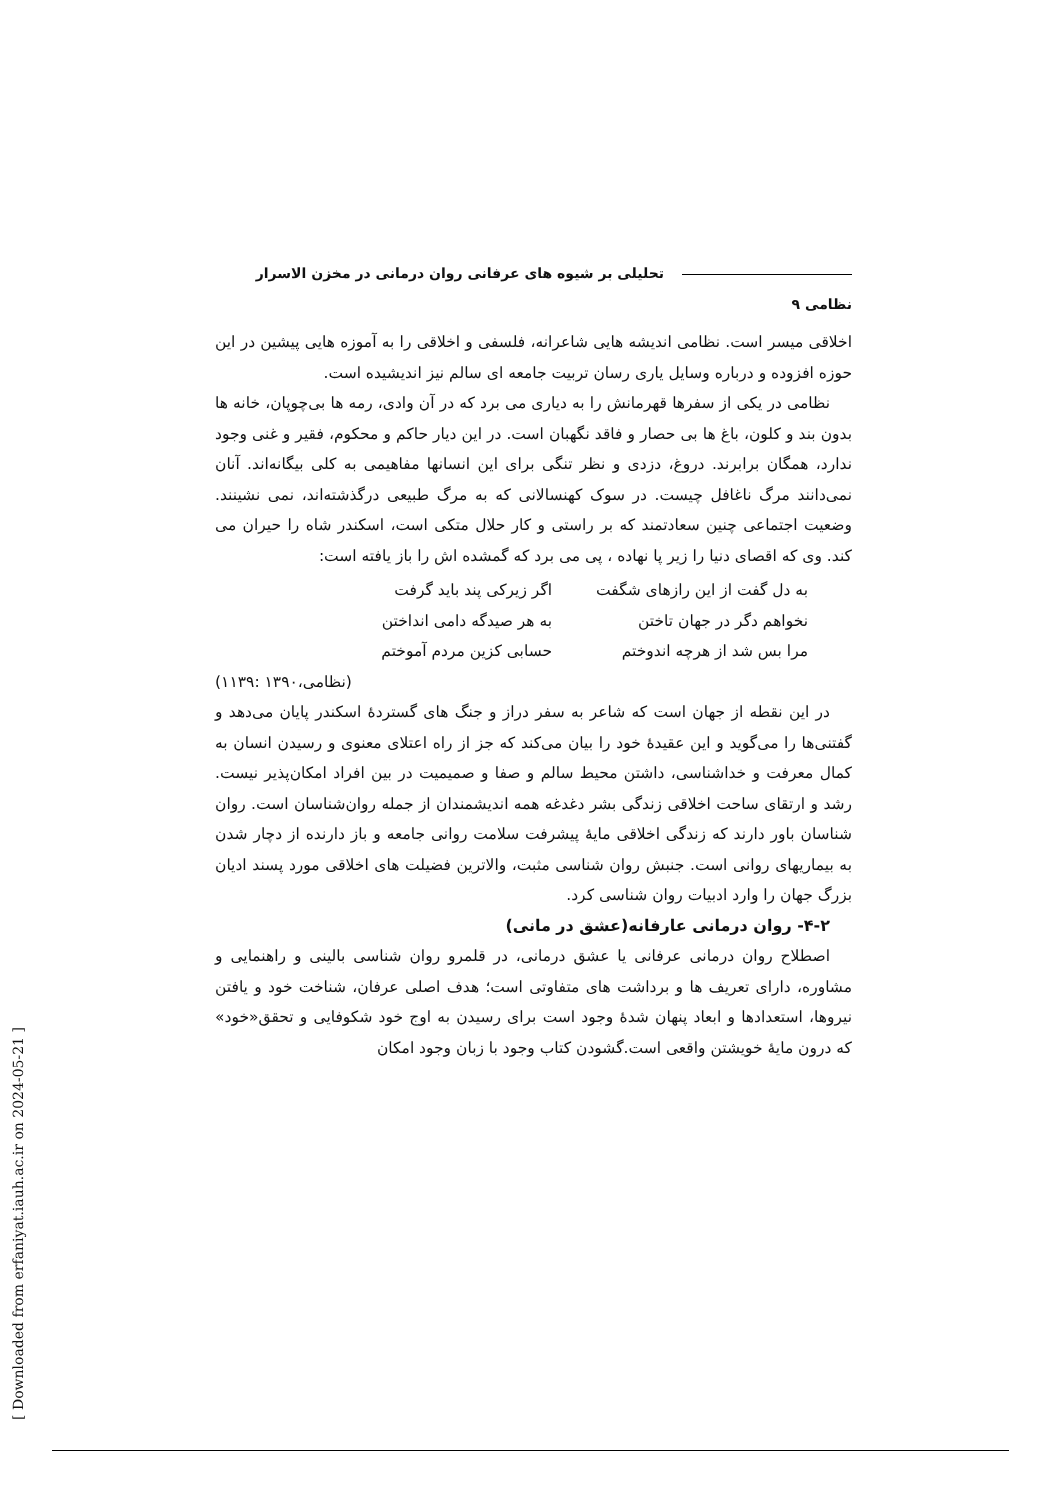تحلیلی بر شیوه های عرفانی روان درمانی در مخزن الاسرار نظامی ۹
اخلاقی میسر است. نظامی اندیشه هایی شاعرانه، فلسفی و اخلاقی را به آموزه هایی پیشین در این حوزه افزوده و درباره وسایل یاری رسان تربیت جامعه ای سالم نیز اندیشیده است.
نظامی در یکی از سفرها قهرمانش را به دیاری می برد که در آن وادی، رمه ها بی‌چوپان، خانه ها بدون بند و کلون، باغ ها بی حصار و فاقد نگهبان است. در این دیار حاکم و محکوم، فقیر و غنی وجود ندارد، همگان برابرند. دروغ، دزدی و نظر تنگی برای این انسانها مفاهیمی به کلی بیگانه‌اند. آنان نمی‌دانند مرگ ناغافل چیست. در سوک کهنسالانی که به مرگ طبیعی درگذشته‌اند، نمی نشینند. وضعیت اجتماعی چنین سعادتمند که بر راستی و کار حلال متکی است، اسکندر شاه را حیران می کند. وی که اقصای دنیا را زیر پا نهاده ، پی می برد که گمشده اش را باز یافته است:
| به دل گفت از این رازهای شگفت | اگر زیرکی پند باید گرفت |
| نخواهم دگر در جهان تاختن | به هر صیدگه دامی انداختن |
| مرا بس شد از هرچه اندوختم | حسابی کزین مردم آموختم |
(نظامی،۱۳۹۰ :۱۱۳۹)
در این نقطه از جهان است که شاعر به سفر دراز و جنگ های گستردهٔ اسکندر پایان می‌دهد و گفتنی‌ها را می‌گوید و این عقیدهٔ خود را بیان می‌کند که جز از راه اعتلای معنوی و رسیدن انسان به کمال معرفت و خداشناسی، داشتن محیط سالم و صفا و صمیمیت در بین افراد امکان‌پذیر نیست. رشد و ارتقای ساحت اخلاقی زندگی بشر دغدغه همه اندیشمندان از جمله روان‌شناسان است. روان شناسان باور دارند که زندگی اخلاقی مایهٔ پیشرفت سلامت روانی جامعه و باز دارنده از دچار شدن به بیماریهای روانی است. جنبش روان شناسی مثبت، والاترین فضیلت های اخلاقی مورد پسند ادیان بزرگ جهان را وارد ادبیات روان شناسی کرد.
۴-۲- روان درمانی عارفانه(عشق در مانی)
اصطلاح روان درمانی عرفانی یا عشق درمانی، در قلمرو روان شناسی بالینی و راهنمایی و مشاوره، دارای تعریف ها و برداشت های متفاوتی است؛ هدف اصلی عرفان، شناخت خود و یافتن نیروها، استعدادها و ابعاد پنهان شدهٔ وجود است برای رسیدن به اوج خود شکوفایی و تحقق«خود» که درون مایهٔ خویشتن واقعی است.گشودن کتاب وجود با زبان وجود امکان
[ Downloaded from erfaniyat.iauh.ac.ir on 2024-05-21 ]